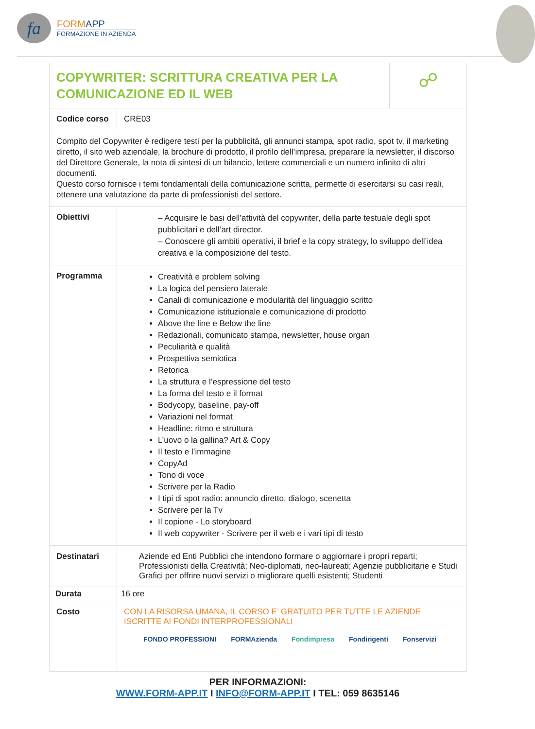fa
FORMAPP
FORMAZIONE IN AZIENDA
| COPYWRITER: SCRITTURA CREATIVA PER LA COMUNICAZIONE ED IL WEB | | ☍ |
| Codice corso | CRE03 | |
| Compito del Copywriter è redigere testi per la pubblicità, gli annunci stampa, spot radio, spot tv, il marketing diretto, il sito web aziendale, la brochure di prodotto, il profilo dell’impresa, preparare la newsletter, il discorso del Direttore Generale, la nota di sintesi di un bilancio, lettere commerciali e un numero infinito di altri documenti. Questo corso fornisce i temi fondamentali della comunicazione scritta, permette di esercitarsi su casi reali, ottenere una valutazione da parte di professionisti del settore. | | |
| Obiettivi | – Acquisire le basi dell’attività del copywriter, della parte testuale degli spot pubblicitari e dell’art director. – Conoscere gli ambiti operativi, il brief e la copy strategy, lo sviluppo dell’idea creativa e la composizione del testo. | |
| Programma | Creatività e problem solving La logica del pensiero laterale Canali di comunicazione e modularità del linguaggio scritto Comunicazione istituzionale e comunicazione di prodotto Above the line e Below the line Redazionali, comunicato stampa, newsletter, house organ Peculiarità e qualità Prospettiva semiotica Retorica La struttura e l’espressione del testo La forma del testo e il format Bodycopy, baseline, pay-off Variazioni nel format Headline: ritmo e struttura L’uovo o la gallina? Art & Copy Il testo e l’immagine CopyAd Tono di voce Scrivere per la Radio I tipi di spot radio: annuncio diretto, dialogo, scenetta Scrivere per la Tv Il copione - Lo storyboard Il web copywriter - Scrivere per il web e i vari tipi di testo | |
| Destinatari | Aziende ed Enti Pubblici che intendono formare o aggiornare i propri reparti; Professionisti della Creatività; Neo-diplomati, neo-laureati; Agenzie pubblicitarie e Studi Grafici per offrire nuovi servizi o migliorare quelli esistenti; Studenti | |
| Durata | 16 ore | |
| Costo | CON LA RISORSA UMANA, IL CORSO E’ GRATUITO PER TUTTE LE AZIENDE ISCRITTE AI FONDI INTERPROFESSIONALI FONDO PROFESSIONI FORMAzienda Fondimpresa Fondirigenti Fonservizi | |
PER INFORMAZIONI:
WWW.FORM-APP.IT I INFO@FORM-APP.IT I TEL: 059 8635146